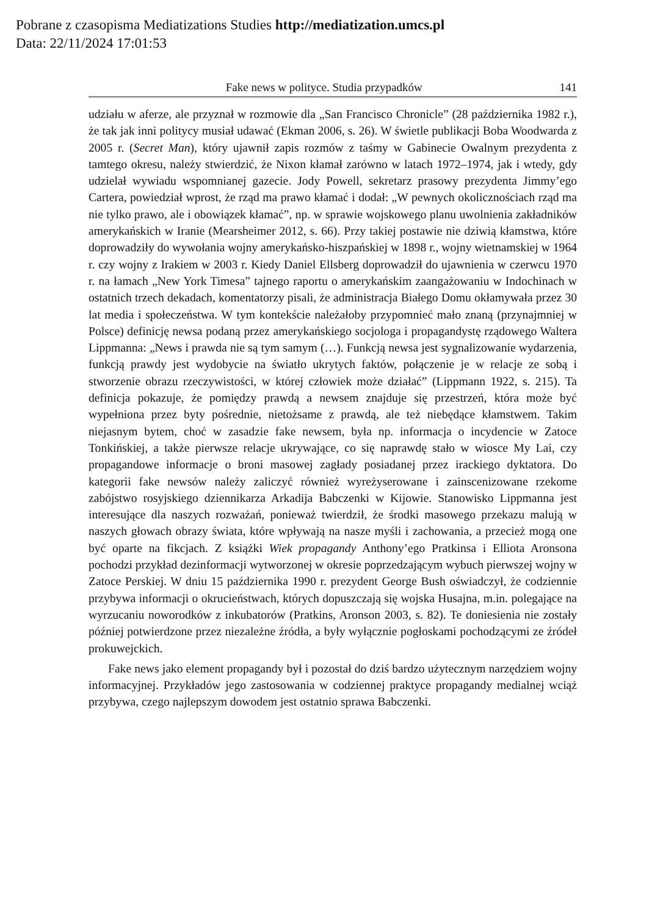Pobrane z czasopisma Mediatizations Studies http://mediatization.umcs.pl
Data: 22/11/2024 17:01:53
Fake news w polityce. Studia przypadków 141
udziału w aferze, ale przyznał w rozmowie dla „San Francisco Chronicle” (28 października 1982 r.), że tak jak inni politycy musiał udawać (Ekman 2006, s. 26). W świetle publikacji Boba Woodwarda z 2005 r. (Secret Man), który ujawnił zapis rozmów z taśmy w Gabinecie Owalnym prezydenta z tamtego okresu, należy stwierdzić, że Nixon kłamał zarówno w latach 1972–1974, jak i wtedy, gdy udzielał wywiadu wspomnianej gazecie. Jody Powell, sekretarz prasowy prezydenta Jimmy’ego Cartera, powiedział wprost, że rząd ma prawo kłamać i dodał: „W pewnych okolicznościach rząd ma nie tylko prawo, ale i obowiązek kłamać”, np. w sprawie wojskowego planu uwolnienia zakładników amerykańskich w Iranie (Mearsheimer 2012, s. 66). Przy takiej postawie nie dziwią kłamstwa, które doprowadziły do wywołania wojny amerykańsko-hiszpańskiej w 1898 r., wojny wietnamskiej w 1964 r. czy wojny z Irakiem w 2003 r. Kiedy Daniel Ellsberg doprowadził do ujawnienia w czerwcu 1970 r. na łamach „New York Timesa” tajnego raportu o amerykańskim zaangażowaniu w Indochinach w ostatnich trzech dekadach, komentatorzy pisali, że administracja Białego Domu okłamywała przez 30 lat media i społeczeństwa. W tym kontekście należałoby przypomnieć mało znaną (przynajmniej w Polsce) definicję newsa podaną przez amerykańskiego socjologa i propagandystę rządowego Waltera Lippmanna: „News i prawda nie są tym samym (…). Funkcją newsa jest sygnalizowanie wydarzenia, funkcją prawdy jest wydobycie na światło ukrytych faktów, połączenie je w relacje ze sobą i stworzenie obrazu rzeczywistości, w której człowiek może działać” (Lippmann 1922, s. 215). Ta definicja pokazuje, że pomiędzy prawdą a newsem znajduje się przestrzeń, która może być wypełniona przez byty pośrednie, nietożsame z prawdą, ale też niebędące kłamstwem. Takim niejasnym bytem, choć w zasadzie fake newsem, była np. informacja o incydencie w Zatoce Tonkińskiej, a także pierwsze relacje ukrywające, co się naprawdę stało w wiosce My Lai, czy propagandowe informacje o broni masowej zagłady posiadanej przez irackiego dyktatora. Do kategorii fake newsów należy zaliczyć również wyreżyserowane i zainscenizowane rzekome zabójstwo rosyjskiego dziennikarza Arkadija Babczenki w Kijowie. Stanowisko Lippmanna jest interesujące dla naszych rozważań, ponieważ twierdził, że środki masowego przekazu malują w naszych głowach obrazy świata, które wpływają na nasze myśli i zachowania, a przecież mogą one być oparte na fikcjach. Z książki Wiek propagandy Anthony’ego Pratkinsa i Elliota Aronsona pochodzi przykład dezinformacji wytworzonej w okresie poprzedzającym wybuch pierwszej wojny w Zatoce Perskiej. W dniu 15 października 1990 r. prezydent George Bush oświadczył, że codziennie przybywa informacji o okrucieństwach, których dopuszczają się wojska Husajna, m.in. polegające na wyrzucaniu noworodków z inkubatorów (Pratkins, Aronson 2003, s. 82). Te doniesienia nie zostały później potwierdzone przez niezależne źródła, a były wyłącznie pogłoskami pochodzącymi ze źródeł prokuwejckich.
Fake news jako element propagandy był i pozostał do dziś bardzo użytecznym narzędziem wojny informacyjnej. Przykładów jego zastosowania w codziennej praktyce propagandy medialnej wciąż przybywa, czego najlepszym dowodem jest ostatnio sprawa Babczenki.